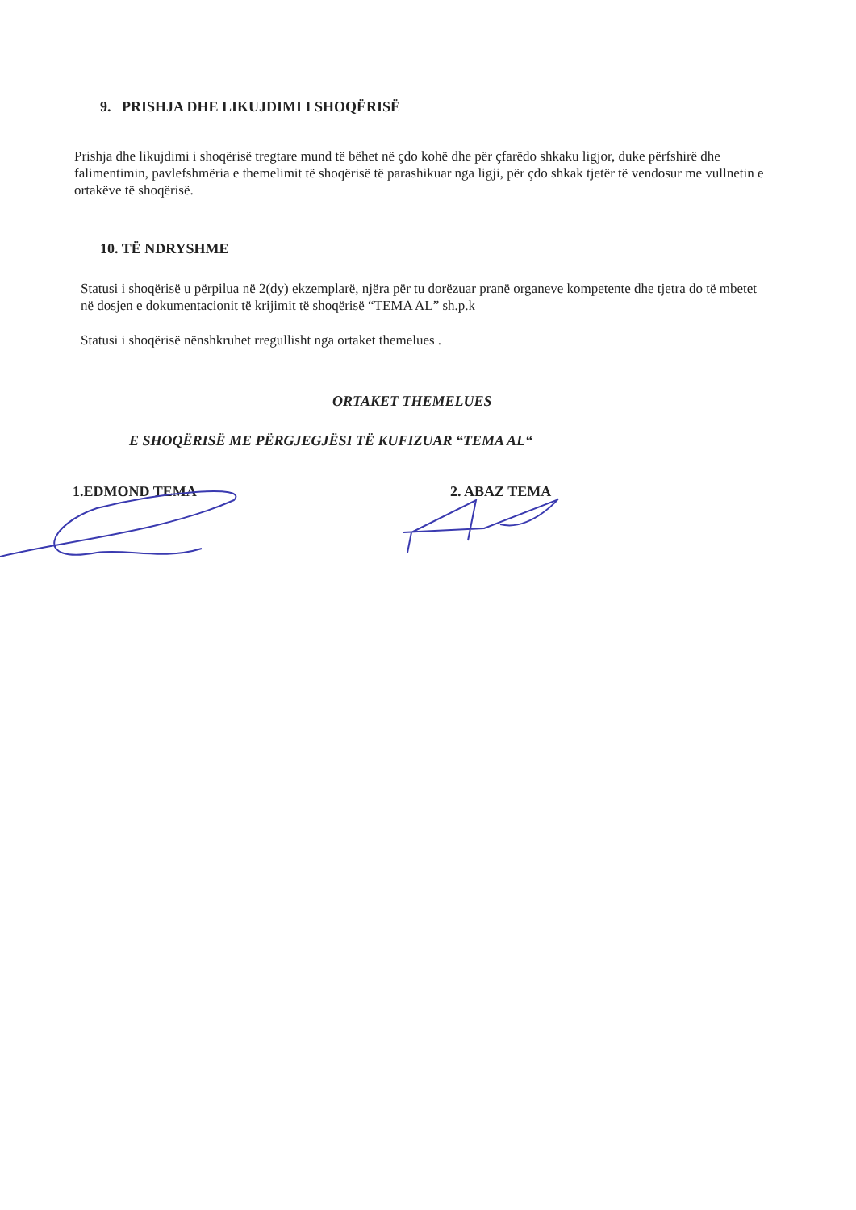9. PRISHJA DHE LIKUJDIMI I SHOQËRISË
Prishja dhe likujdimi i shoqërisë tregtare mund të bëhet në çdo kohë dhe për çfarëdo shkaku ligjor, duke përfshirë dhe falimentimin, pavlefshmëria e themelimit të shoqërisë të parashikuar nga ligji, për çdo shkak tjetër të vendosur me vullnetin e ortakëve të shoqërisë.
10. TË NDRYSHME
Statusi i shoqërisë u përpilua në 2(dy) ekzemplarë, njëra për tu dorëzuar pranë organeve kompetente dhe tjetra do të mbetet në dosjen e dokumentacionit të krijimit të shoqërisë “TEMA AL” sh.p.k
Statusi i shoqërisë nënshkruhet rregullisht nga ortaket themelues .
ORTAKET THEMELUES
E SHOQËRISË ME PËRGJEGJËSI TË KUFIZUAR “TEMA AL“
1.EDMOND TEMA 2. ABAZ TEMA